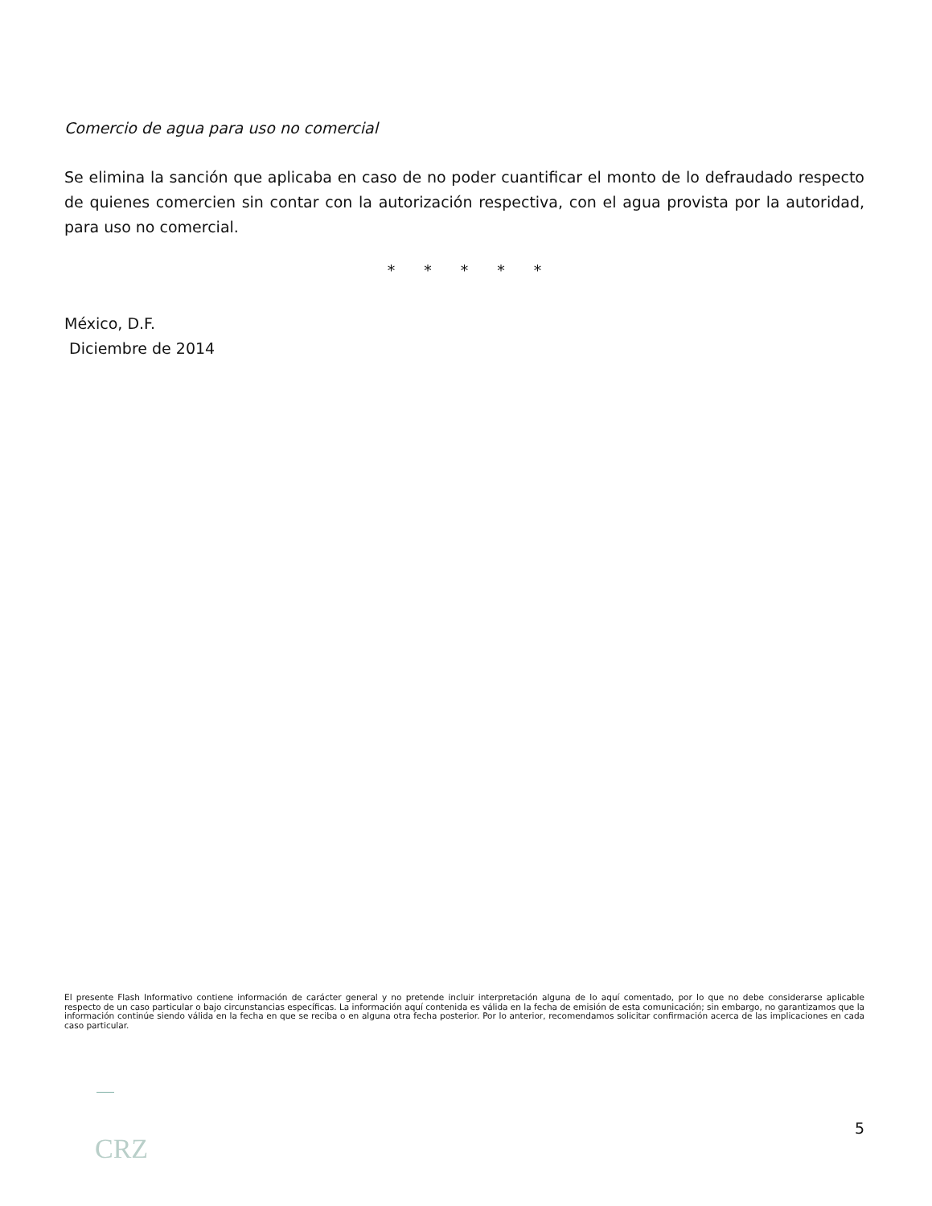Comercio de agua para uso no comercial
Se elimina la sanción que aplicaba en caso de no poder cuantificar el monto de lo defraudado respecto de quienes comercien sin contar con la autorización respectiva, con el agua provista por la autoridad, para uso no comercial.
* * * * *
México, D.F.
Diciembre de 2014
El presente Flash Informativo contiene información de carácter general y no pretende incluir interpretación alguna de lo aquí comentado, por lo que no debe considerarse aplicable respecto de un caso particular o bajo circunstancias específicas. La información aquí contenida es válida en la fecha de emisión de esta comunicación; sin embargo, no garantizamos que la información continúe siendo válida en la fecha en que se reciba o en alguna otra fecha posterior. Por lo anterior, recomendamos solicitar confirmación acerca de las implicaciones en cada caso particular.
5
CRZ